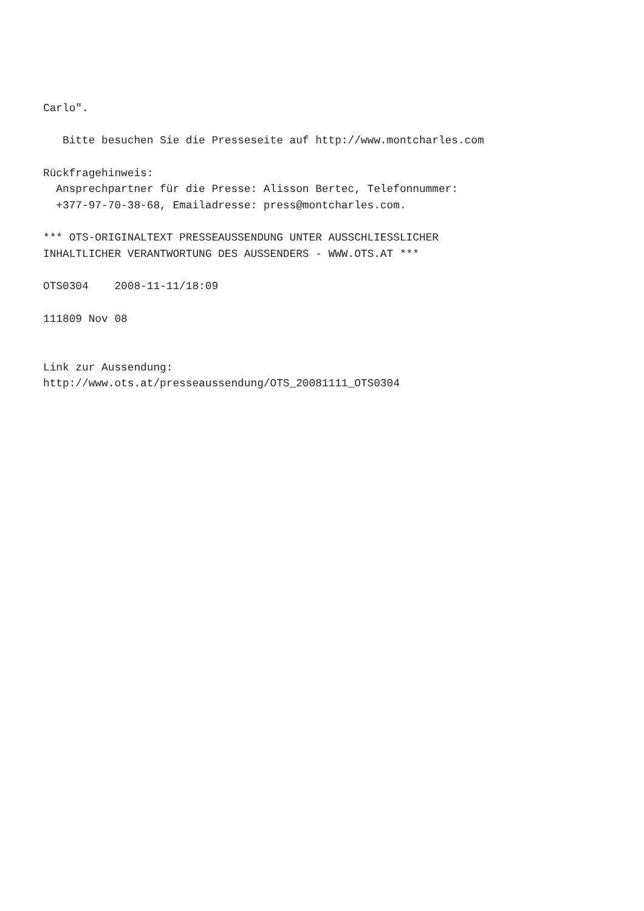Carlo".

   Bitte besuchen Sie die Presseseite auf http://www.montcharles.com

Rückfragehinweis:
  Ansprechpartner für die Presse: Alisson Bertec, Telefonnummer:
  +377-97-70-38-68, Emailadresse: press@montcharles.com.

*** OTS-ORIGINALTEXT PRESSEAUSSENDUNG UNTER AUSSCHLIESSLICHER
INHALTLICHER VERANTWORTUNG DES AUSSENDERS - WWW.OTS.AT ***

OTS0304    2008-11-11/18:09

111809 Nov 08


Link zur Aussendung:
http://www.ots.at/presseaussendung/OTS_20081111_OTS0304